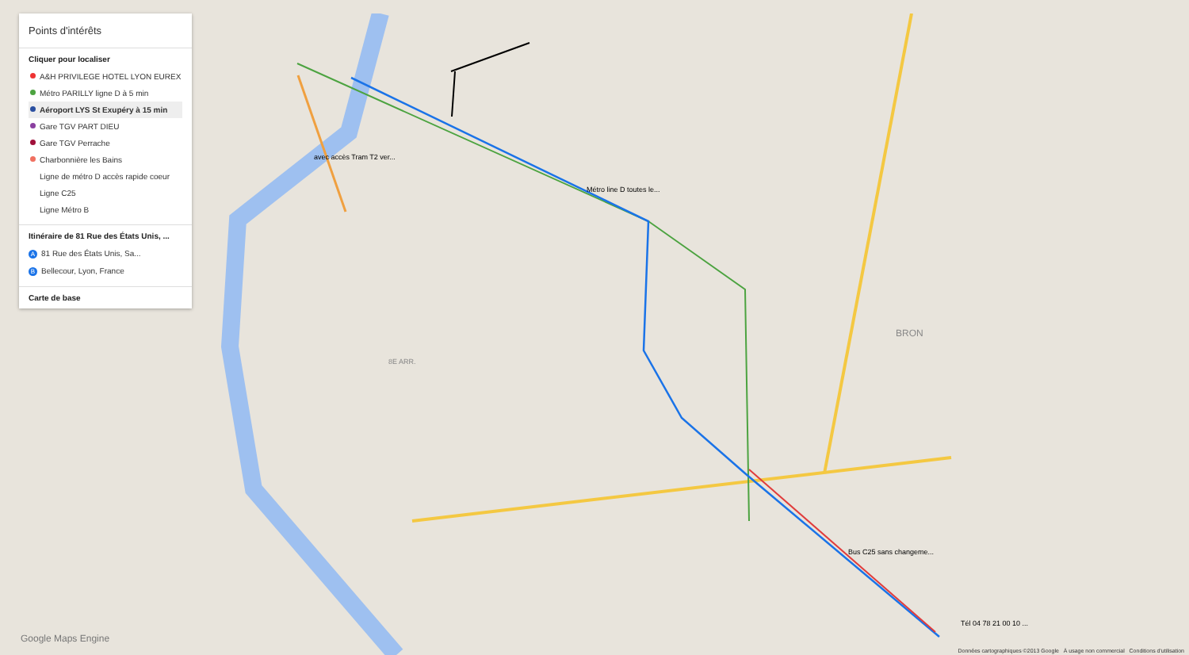Points d'intérêts
Cliquer pour localiser
A&H PRIVILEGE HOTEL LYON EUREX
Métro PARILLY ligne D à 5 min
Aéroport LYS St Exupéry à 15 min
Gare TGV PART DIEU
Gare TGV Perrache
Charbonnière les Bains
Ligne de métro D accès rapide coeur
Ligne C25
Ligne Métro B
Itinéraire de 81 Rue des États Unis, ...
A 81 Rue des États Unis, Sa...
B Bellecour, Lyon, France
Carte de base
avec accès Tram T2 ver...
Métro line D toutes le...
Bus C25 sans changeme...
Tél 04 78 21 00 10 ...
BRON
8E ARR.
Google Maps Engine
Données cartographiques ©2013 Google À usage non commercial Conditions d'utilisation